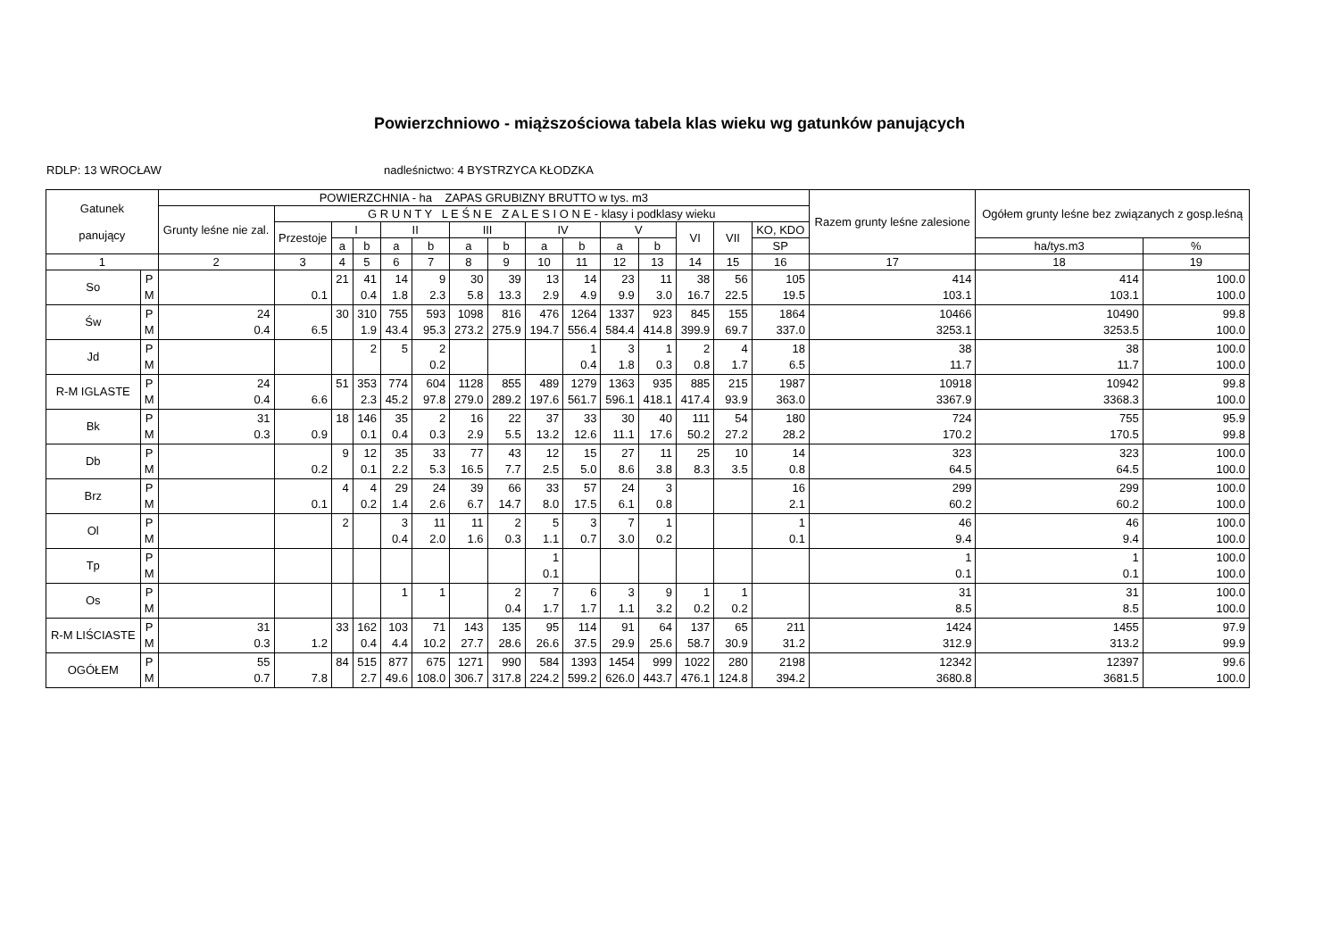Powierzchniowo - miąższościowa tabela klas wieku wg gatunków panujących
RDLP: 13 WROCŁAW nadleśnictwo: 4 BYSTRZYCA KŁODZKA
| Gatunek panujący | | POWIERZCHNIA - ha ZAPAS GRUBIZNY BRUTTO w tys. m3 | | | | | | | | | | | | | | | Razem grunty leśne zalesione | Ogółem grunty leśne bez związanych z gosp.leśną | |
| --- | --- | --- | --- | --- | --- | --- | --- | --- | --- | --- | --- | --- | --- | --- | --- | --- | --- | --- | --- |
| | | Grunty leśne nie zal. | G R U N T Y L E Ś N E Z A L E S I O N E - klasy i podklasy wieku | | | | | | | | | | | | | | | | |
| | | | Przestoje | I | | II | | III | | IV | | V | | VI | VII | KO, KDO | | | |
| | | | | a | b | a | b | a | b | a | b | a | b | | | SP | | ha/tys.m3 | % |
| 1 | | 2 | 3 | 4 | 5 | 6 | 7 | 8 | 9 | 10 | 11 | 12 | 13 | 14 | 15 | 16 | 17 | 18 | 19 |
| So | P M | | 0.1 | 21 | 41 0.4 | 14 1.8 | 9 2.3 | 30 5.8 | 39 13.3 | 13 2.9 | 14 4.9 | 23 9.9 | 11 3.0 | 38 16.7 | 56 22.5 | 105 19.5 | 414 103.1 | 414 103.1 | 100.0 100.0 |
| Św | P M | 24 0.4 | 6.5 | 30 | 310 1.9 | 755 43.4 | 593 95.3 | 1098 273.2 | 816 275.9 | 476 194.7 | 1264 556.4 | 1337 584.4 | 923 414.8 | 845 399.9 | 155 69.7 | 1864 337.0 | 10466 3253.1 | 10490 3253.5 | 99.8 100.0 |
| Jd | P M | | | | 2 | 5 | 2 0.2 | | | | 1 0.4 | 3 1.8 | 1 0.3 | 2 0.8 | 4 1.7 | 18 6.5 | 38 11.7 | 38 11.7 | 100.0 100.0 |
| R-M IGLASTE | P M | 24 0.4 | 6.6 | 51 | 353 2.3 | 774 45.2 | 604 97.8 | 1128 279.0 | 855 289.2 | 489 197.6 | 1279 561.7 | 1363 596.1 | 935 418.1 | 885 417.4 | 215 93.9 | 1987 363.0 | 10918 3367.9 | 10942 3368.3 | 99.8 100.0 |
| Bk | P M | 31 0.3 | 0.9 | 18 | 146 0.1 | 35 0.4 | 2 0.3 | 16 2.9 | 22 5.5 | 37 13.2 | 33 12.6 | 30 11.1 | 40 17.6 | 111 50.2 | 54 27.2 | 180 28.2 | 724 170.2 | 755 170.5 | 95.9 99.8 |
| Db | P M | | 0.2 | 9 | 12 0.1 | 35 2.2 | 33 5.3 | 77 16.5 | 43 7.7 | 12 2.5 | 15 5.0 | 27 8.6 | 11 3.8 | 25 8.3 | 10 3.5 | 14 0.8 | 323 64.5 | 323 64.5 | 100.0 100.0 |
| Brz | P M | | 0.1 | 4 | 4 0.2 | 29 1.4 | 24 2.6 | 39 6.7 | 66 14.7 | 33 8.0 | 57 17.5 | 24 6.1 | 3 0.8 | | | 16 2.1 | 299 60.2 | 299 60.2 | 100.0 100.0 |
| Ol | P M | | | 2 | | 3 0.4 | 11 2.0 | 11 1.6 | 2 0.3 | 5 1.1 | 3 0.7 | 7 3.0 | 1 0.2 | | | 1 0.1 | 46 9.4 | 46 9.4 | 100.0 100.0 |
| Tp | P M | | | | | | | | | 1 0.1 | | | | | | | 1 0.1 | 1 0.1 | 100.0 100.0 |
| Os | P M | | | | | 1 | 1 | | 2 0.4 | 7 1.7 | 6 1.7 | 3 1.1 | 9 3.2 | 1 0.2 | 1 0.2 | | 31 8.5 | 31 8.5 | 100.0 100.0 |
| R-M LIŚCIASTE | P M | 31 0.3 | 1.2 | 33 | 162 0.4 | 103 4.4 | 71 10.2 | 143 27.7 | 135 28.6 | 95 26.6 | 114 37.5 | 91 29.9 | 64 25.6 | 137 58.7 | 65 30.9 | 211 31.2 | 1424 312.9 | 1455 313.2 | 97.9 99.9 |
| OGÓŁEM | P M | 55 0.7 | 7.8 | 84 | 515 2.7 | 877 49.6 | 675 108.0 | 1271 306.7 | 990 317.8 | 584 224.2 | 1393 599.2 | 1454 626.0 | 999 443.7 | 1022 476.1 | 280 124.8 | 2198 394.2 | 12342 3680.8 | 12397 3681.5 | 99.6 100.0 |